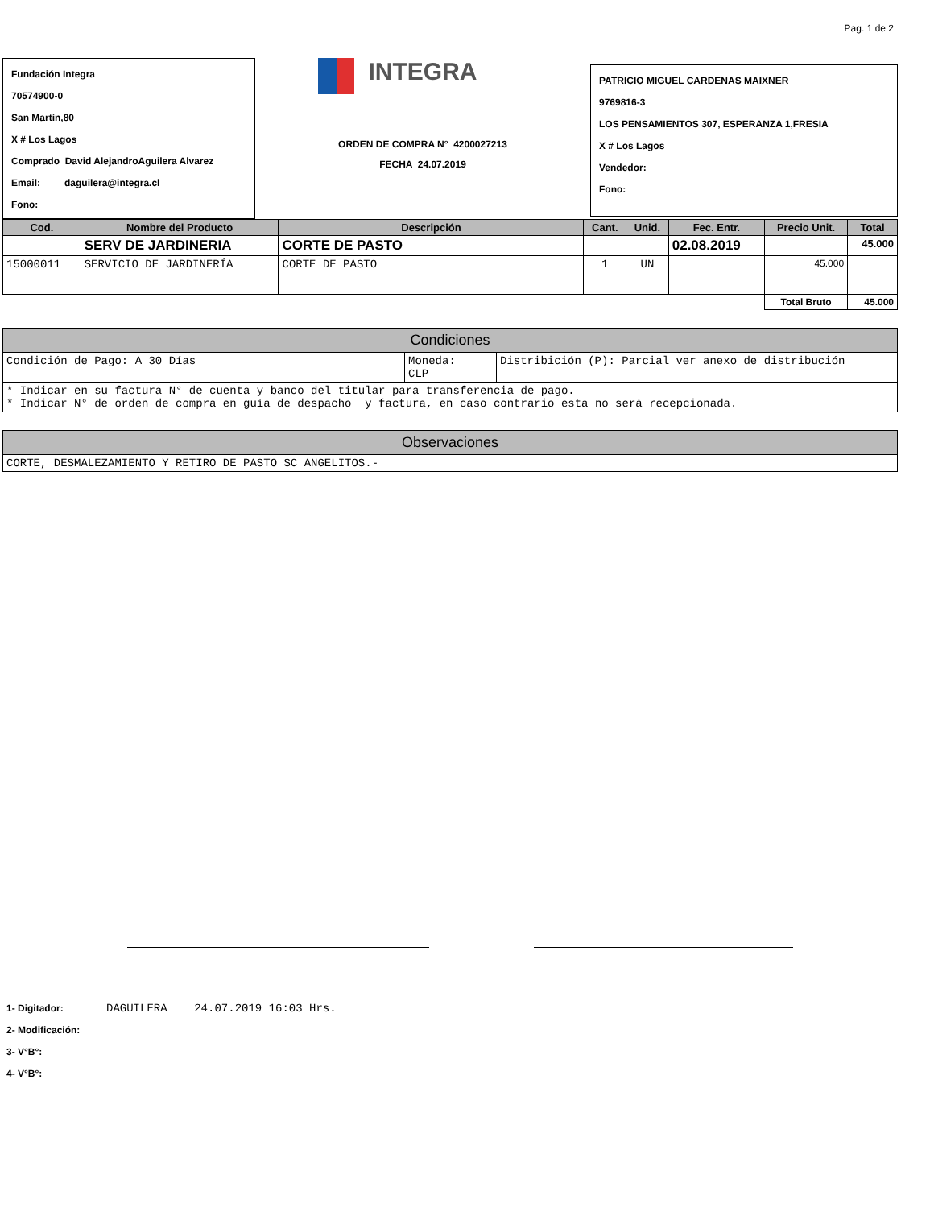Pag. 1 de 2
Fundación Integra
70574900-0
San Martín,80
X # Los Lagos
Comprado David AlejandroAguilera Alvarez
Email: daguilera@integra.cl
Fono:
INTEGRA
ORDEN DE COMPRA N° 4200027213
FECHA 24.07.2019
PATRICIO MIGUEL CARDENAS MAIXNER
9769816-3
LOS PENSAMIENTOS 307, ESPERANZA 1,FRESIA
X # Los Lagos
Vendedor:
Fono:
| Cod. | Nombre del Producto | Descripción | Cant. | Unid. | Fec. Entr. | Precio Unit. | Total |
| --- | --- | --- | --- | --- | --- | --- | --- |
| | SERV DE JARDINERIA | CORTE DE PASTO | | | 02.08.2019 | | 45.000 |
| 15000011 | SERVICIO DE JARDINERÍA | CORTE DE PASTO | 1 | UN | | 45.000 | |
| | | | | | | Total Bruto | 45.000 |
| Condiciones | | |
| --- | --- | --- |
| Condición de Pago: A 30 Días | Moneda: CLP | Distribición (P): Parcial ver anexo de distribución |
| * Indicar en su factura N° de cuenta y banco del titular para transferencia de pago. * Indicar N° de orden de compra en guía de despacho y factura, en caso contrario esta no será recepcionada. | | |
| Observaciones |
| --- |
| CORTE, DESMALEZAMIENTO Y RETIRO DE PASTO SC ANGELITOS.- |
1- Digitador: DAGUILERA 24.07.2019 16:03 Hrs.
2- Modificación:
3- V°B°:
4- V°B°: